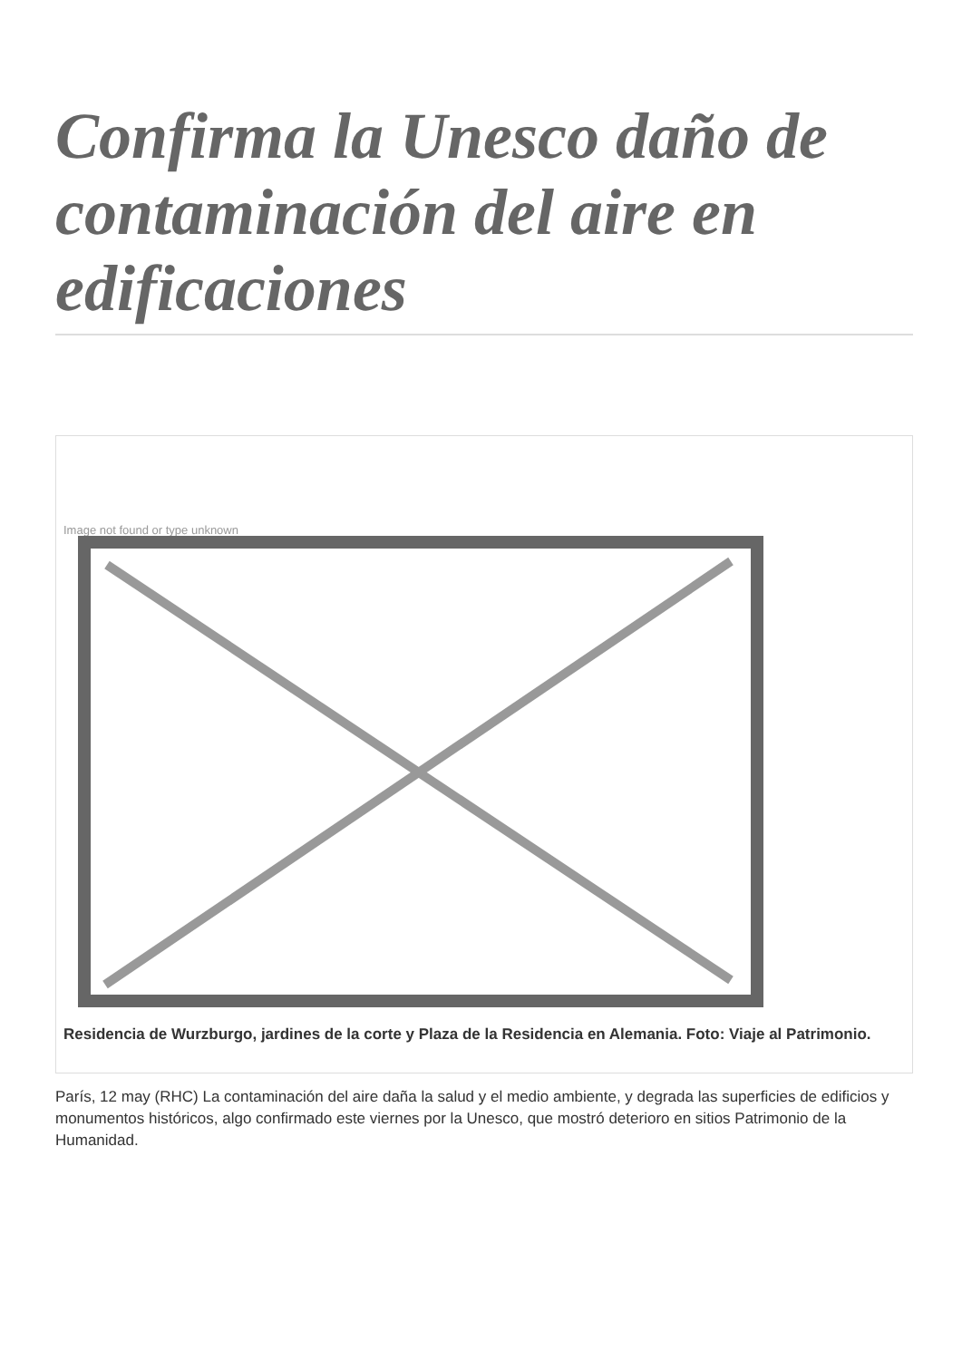Confirma la Unesco daño de contaminación del aire en edificaciones
Image not found or type unknown
Residencia de Wurzburgo, jardines de la corte y Plaza de la Residencia en Alemania. Foto: Viaje al Patrimonio.
París, 12 may (RHC) La contaminación del aire daña la salud y el medio ambiente, y degrada las superficies de edificios y monumentos históricos, algo confirmado este viernes por la Unesco, que mostró deterioro en sitios Patrimonio de la Humanidad.